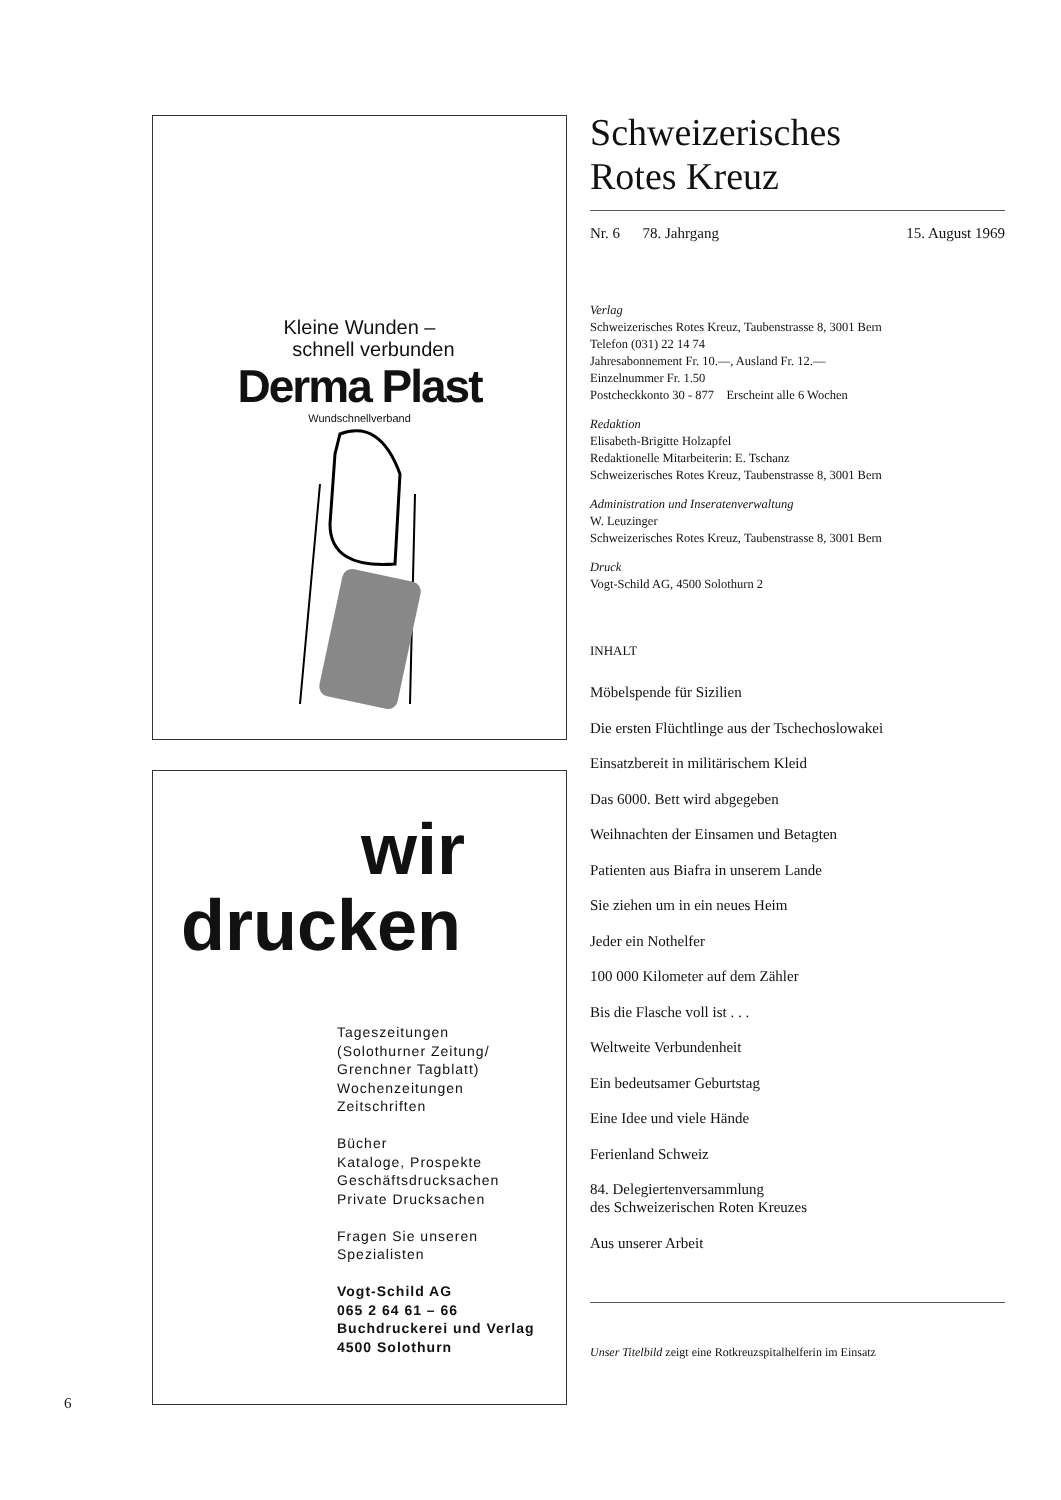Kleine Wunden –
schnell verbunden
Derma Plast
Wundschnellverband
wir
drucken
Tageszeitungen
(Solothurner Zeitung/
Grenchner Tagblatt)
Wochenzeitungen
Zeitschriften
Bücher
Kataloge, Prospekte
Geschäftsdrucksachen
Private Drucksachen
Fragen Sie unseren
Spezialisten
Vogt-Schild AG
065 2 64 61 – 66
Buchdruckerei und Verlag
4500 Solothurn
Schweizerisches
Rotes Kreuz
Nr. 6 78. Jahrgang 15. August 1969
Verlag
Schweizerisches Rotes Kreuz, Taubenstrasse 8, 3001 Bern
Telefon (031) 22 14 74
Jahresabonnement Fr. 10.—, Ausland Fr. 12.—
Einzelnummer Fr. 1.50
Postcheckkonto 30 - 877 Erscheint alle 6 Wochen
Redaktion
Elisabeth-Brigitte Holzapfel
Redaktionelle Mitarbeiterin: E. Tschanz
Schweizerisches Rotes Kreuz, Taubenstrasse 8, 3001 Bern
Administration und Inseratenverwaltung
W. Leuzinger
Schweizerisches Rotes Kreuz, Taubenstrasse 8, 3001 Bern
Druck
Vogt-Schild AG, 4500 Solothurn 2
INHALT
Möbelspende für Sizilien
Die ersten Flüchtlinge aus der Tschechoslowakei
Einsatzbereit in militärischem Kleid
Das 6000. Bett wird abgegeben
Weihnachten der Einsamen und Betagten
Patienten aus Biafra in unserem Lande
Sie ziehen um in ein neues Heim
Jeder ein Nothelfer
100 000 Kilometer auf dem Zähler
Bis die Flasche voll ist . . .
Weltweite Verbundenheit
Ein bedeutsamer Geburtstag
Eine Idee und viele Hände
Ferienland Schweiz
84. Delegiertenversammlung
des Schweizerischen Roten Kreuzes
Aus unserer Arbeit
Unser Titelbild zeigt eine Rotkreuzspitalhelferin im Einsatz
6